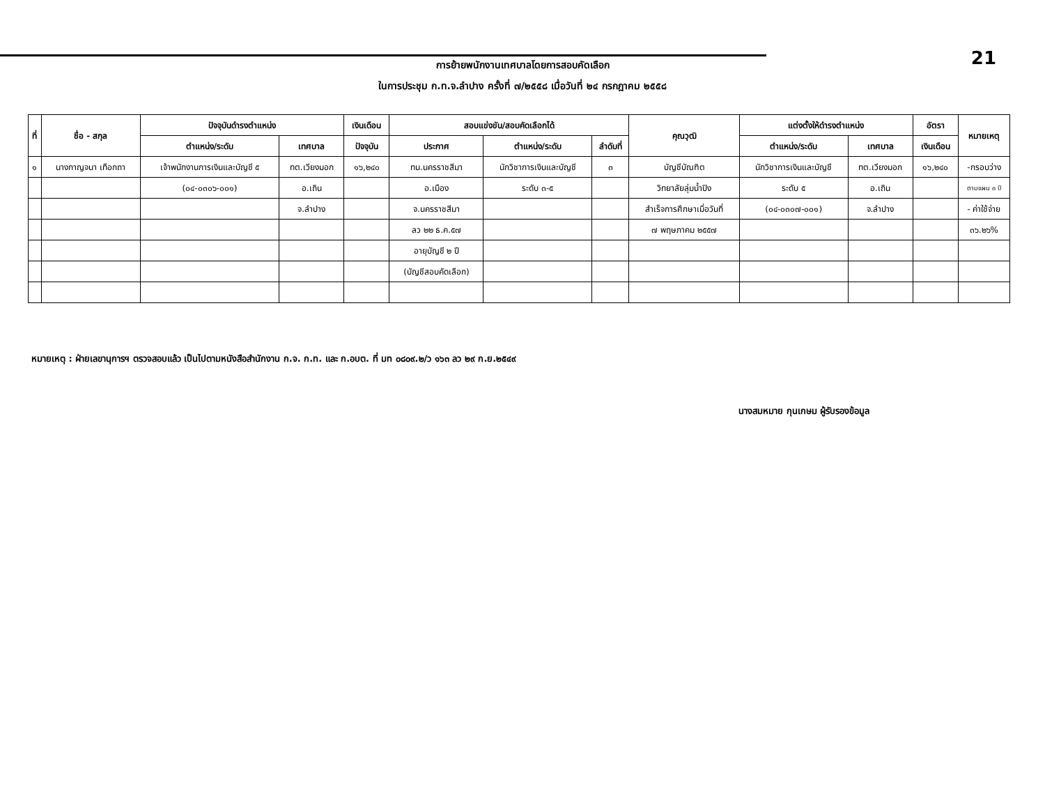การย้ายพนักงานเทศบาลโดยการสอบคัดเลือก
ในการประชุม ก.ท.จ.ลำปาง ครั้งที่ ๗/๒๕๕๘ เมื่อวันที่ ๒๔ กรกฎาคม ๒๕๕๘
21
| ที่ | ชื่อ - สกุล | ปัจจุบันดำรงตำแหน่ง | | เงินเดือน | สอบแข่งขัน/สอบคัดเลือกได้ | | | คุณวุฒิ | แต่งตั้งให้ดำรงตำแหน่ง | | อัตรา | หมายเหตุ |
| --- | --- | --- | --- | --- | --- | --- | --- | --- | --- | --- | --- | --- |
| | | ตำแหน่ง/ระดับ | เทศบาล | ปัจจุบัน | ประกาศ | ตำแหน่ง/ระดับ | ลำดับที่ | | ตำแหน่ง/ระดับ | เทศบาล | เงินเดือน | |
| ๑ | นางกาญจนา เทือกถา | เจ้าพนักงานการเงินและบัญชี ๕ | ทต.เวียงมอก | ๑๖,๒๔๐ | ทน.นครราชสีมา | นักวิชาการเงินและบัญชี | ๓ | บัญชีบัณฑิต | นักวิชาการเงินและบัญชี | ทต.เวียงมอก | ๑๖,๒๔๐ | -กรอบว่าง |
| | | (๐๔-๐๓๐๖-๐๐๑) | อ.เถิน | | อ.เมือง | ระดับ ๓-๕ | | วิทยาลัยลุ่มน้ำปิง | ระดับ ๕ | อ.เถิน | | ตามแผน ๓ ปี |
| | | | จ.ลำปาง | | จ.นครราชสีมา | | | สำเร็จการศึกษาเมื่อวันที่ | (๐๔-๐๓๐๗-๐๐๑) | จ.ลำปาง | | - ค่าใช้จ่าย |
| | | | | | ลว ๒๒ ธ.ค.๕๗ | | | ๗ พฤษภาคม ๒๕๕๗ | | | | ๓๖.๒๖% |
| | | | | | อายุบัญชี ๒ ปี | | | | | | | |
| | | | | | (บัญชีสอบคัดเลือก) | | | | | | | |
หมายเหตุ : ฝ่ายเลขานุการฯ ตรวจสอบแล้ว เป็นไปตามหนังสือสำนักงาน ก.จ. ก.ท. และ ก.อบต. ที่ มท ๐๘๐๙.๒/ว ๑๖๓ ลว ๒๙ ก.ย.๒๕๔๙
นางสมหมาย กุนเกษม ผู้รับรองข้อมูล